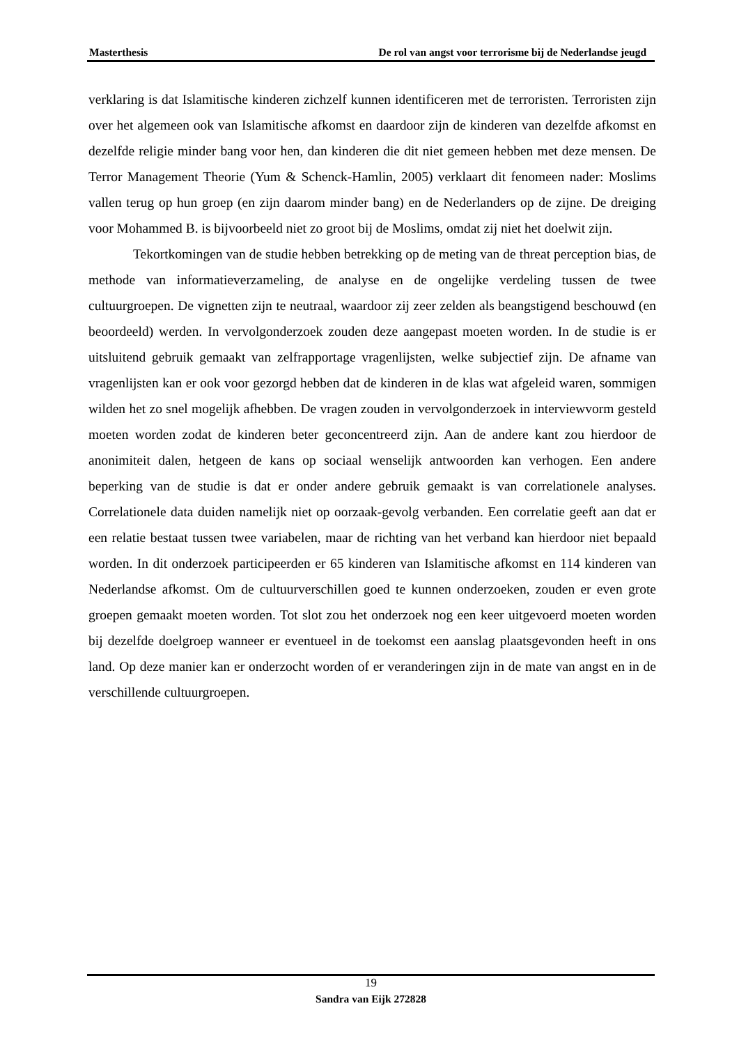Masterthesis De rol van angst voor terrorisme bij de Nederlandse jeugd
verklaring is dat Islamitische kinderen zichzelf kunnen identificeren met de terroristen. Terroristen zijn over het algemeen ook van Islamitische afkomst en daardoor zijn de kinderen van dezelfde afkomst en dezelfde religie minder bang voor hen, dan kinderen die dit niet gemeen hebben met deze mensen. De Terror Management Theorie (Yum & Schenck-Hamlin, 2005) verklaart dit fenomeen nader: Moslims vallen terug op hun groep (en zijn daarom minder bang) en de Nederlanders op de zijne. De dreiging voor Mohammed B. is bijvoorbeeld niet zo groot bij de Moslims, omdat zij niet het doelwit zijn.
Tekortkomingen van de studie hebben betrekking op de meting van de threat perception bias, de methode van informatieverzameling, de analyse en de ongelijke verdeling tussen de twee cultuurgroepen. De vignetten zijn te neutraal, waardoor zij zeer zelden als beangstigend beschouwd (en beoordeeld) werden. In vervolgonderzoek zouden deze aangepast moeten worden. In de studie is er uitsluitend gebruik gemaakt van zelfrapportage vragenlijsten, welke subjectief zijn. De afname van vragenlijsten kan er ook voor gezorgd hebben dat de kinderen in de klas wat afgeleid waren, sommigen wilden het zo snel mogelijk afhebben. De vragen zouden in vervolgonderzoek in interviewvorm gesteld moeten worden zodat de kinderen beter geconcentreerd zijn. Aan de andere kant zou hierdoor de anonimiteit dalen, hetgeen de kans op sociaal wenselijk antwoorden kan verhogen. Een andere beperking van de studie is dat er onder andere gebruik gemaakt is van correlationele analyses. Correlationele data duiden namelijk niet op oorzaak-gevolg verbanden. Een correlatie geeft aan dat er een relatie bestaat tussen twee variabelen, maar de richting van het verband kan hierdoor niet bepaald worden. In dit onderzoek participeerden er 65 kinderen van Islamitische afkomst en 114 kinderen van Nederlandse afkomst. Om de cultuurverschillen goed te kunnen onderzoeken, zouden er even grote groepen gemaakt moeten worden. Tot slot zou het onderzoek nog een keer uitgevoerd moeten worden bij dezelfde doelgroep wanneer er eventueel in de toekomst een aanslag plaatsgevonden heeft in ons land. Op deze manier kan er onderzocht worden of er veranderingen zijn in de mate van angst en in de verschillende cultuurgroepen.
19
Sandra van Eijk 272828